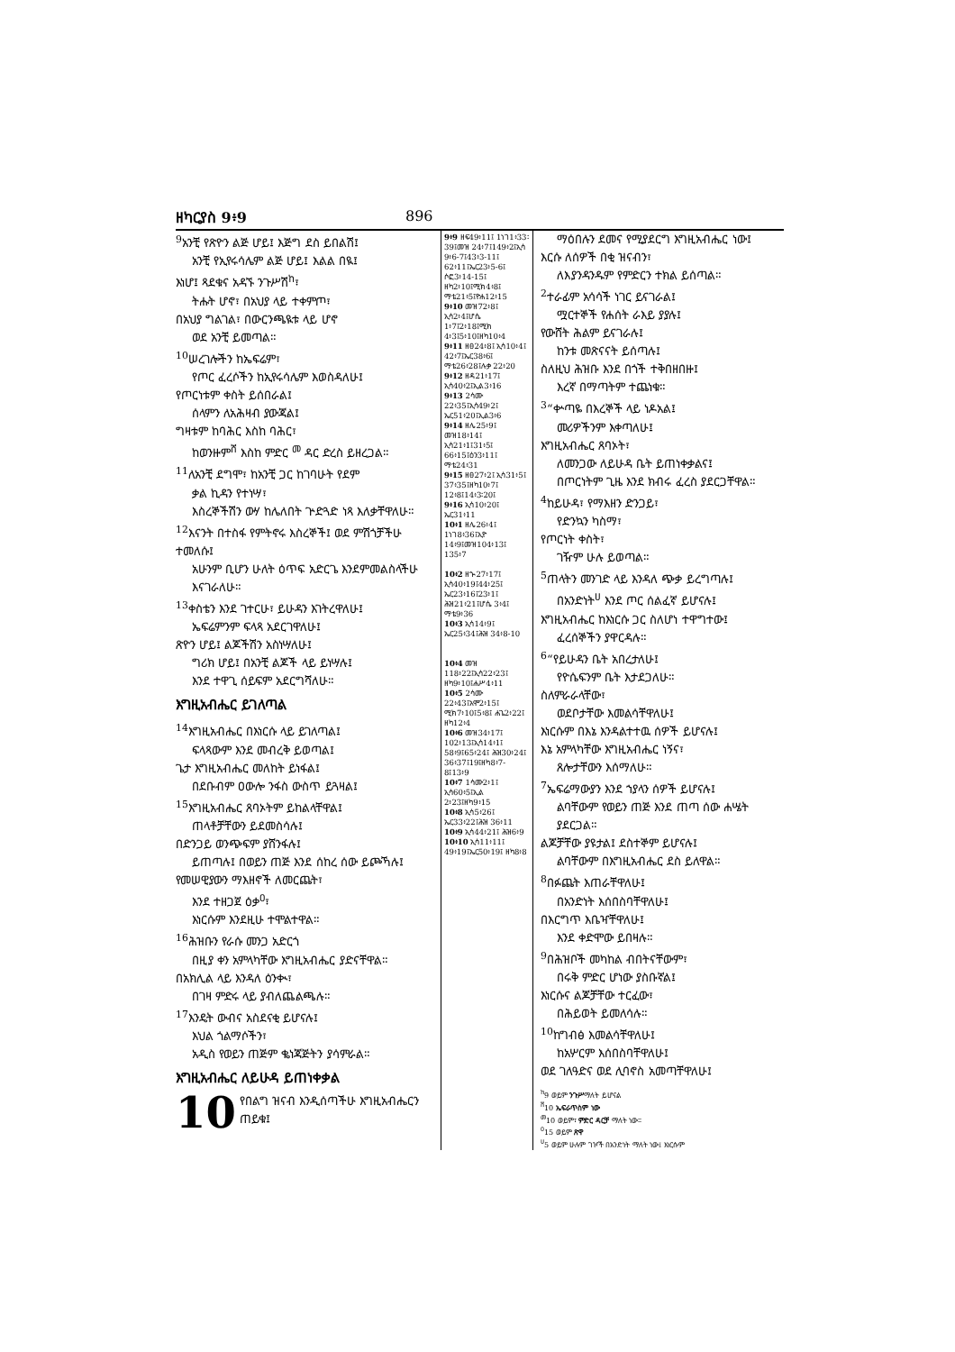ዘካርያስ 9፥9 896
<sup>9</sup> አንቺ የጽዮን ልጅ ሆይ፤ እጅግ ደስ ይበልሽ፤
አንቺ የኢየሩሳሌም ልጅ ሆይ፤ እልል በዪ፤
እነሆ፤ ጻደቁና አዳኙ ንጉሥሽ<sup>ከ</sup>፣
ትሑት ሆኖ፣ በአህያ ላይ ተቀምጦ፣
በአህያ ግልገል፣ በውርንጫዪቱ ላይ ሆኖ
ወደ አንቺ ይመጣል።
<sup>10</sup> ሠረገሎችን ከኤፍሬም፣
የጦር ፈረሶችን ከኢየሩሳሌም እወስዳለሁ፤
የጦርነቱም ቀስት ይሰበራል፤
ሰላምን ለአሕዛብ ያውጃል፤
ግዛቱም ከባሕር እስከ ባሕር፣
ከወንዙም<sup>ሸ</sup> እስከ ምድር<sup>መ</sup> ዳር ድረስ ይዘረጋል።
<sup>11</sup> ለአንቺ ደግሞ፣ ከአንቺ ጋር ከገባሁት የደም
ቃል ኪዳን የተነሣ፣
እስረኞችሽን ውሃ ከሌለበት ጕድጓድ ነጻ እለቃቸዋለሁ።
<sup>12</sup> እናንት በተስፋ የምትኖሩ እስረኞች፤ ወደ ምሽጎቻችሁ ተመለሱ፤
አሁንም ቢሆን ሁለት ዕጥፍ አድርጌ እንደምመልስላችሁ እናገራለሁ።
<sup>13</sup> ቀስቴን እንደ ገተርሁ፣ ይሁዳን እገትረዋለሁ፤
ኤፍሬምንም ፍላጻ አደርገዋለሁ፤
ጽዮን ሆይ፤ ልጆችሽን አስነሣለሁ፤
ግሪክ ሆይ፤ በአንቺ ልጆች ላይ ይነሣሉ፤
እንደ ተዋጊ ሰይፍም አደርግሻለሁ።
እግዚአብሔር ይገለጣል
<sup>14</sup> እግዚአብሔር በእነርሱ ላይ ይገለጣል፤
ፍላጻውም እንደ መብረቅ ይወጣል፤
ጌታ እግዚአብሔር መለከት ይነፋል፤
በደቡብም ዐውሎ ንፋስ ውስጥ ይጓዛል፤
<sup>15</sup> እግዚአብሔር ጸባኦትም ይከልላቸዋል፤
ጠላቶቻቸውን ይደመስሳሉ፤
በድንጋይ ወንጭፍም ያሸንፋሉ፤
ይጠጣሉ፤ በወይን ጠጅ እንደ ሰከረ ሰው ይጮኻሉ፤
የመሠዊያውን ማእዘኖች ለመርጨት፣
እንደ ተዘጋጀ ዕቃ<sup>ዐ</sup>፣
እነርሱም እንደዚሁ ተሞልተዋል።
<sup>16</sup> ሕዝቡን የራሱ መንጋ አድርጎ
በዚያ ቀን አምላካቸው እግዚአብሔር ያድናቸዋል።
በአክሊል ላይ እንዳለ ዕንቊ፣
በገዛ ምድሩ ላይ ያብለጨልጫሉ።
<sup>17</sup> እንዴት ውብና አስደናቂ ይሆናሉ፤
እህል ጎልማሶችን፣
አዲስ የወይን ጠጅም ቈነጃጅትን ያሳምራል።
እግዚአብሔር ለይሁዳ ይጠነቀቃል
10 የበልግ ዝናብ እንዲሰጣችሁ እግዚአብሔርን ጠይቁ፤
9፥9 ዘፍ49፥11፤ 1ነገ1፥33፡39፤መዝ 24፥7፤149፥2፤ኢሳ 9፥6-7፤43፥3-11፤ 62፥11፤ኤር23፥5-6፤ ሶፎ3፥14-15፤ ዘካ2፥10፤ሚክ4፥8፤ ማቴ21፥5፤ዮሐ12፥15
9፥10 መዝ72፥8፤ ኢሳ2፥4፤ሆሴ 1፥7፤2፥18፤ሚክ 4፥3፤5፥10፤ዘካ10፥4
9፥11 ዘፀ24፥8፤ ኢሳ10፥4፤ 42፥7፤ኤር38፥6፤ ማቴ26፥28፤ሉቃ 22፥20
9፥12 ዘዳ21፥17፤ ኢሳ40፥2፤ኢል3፥16
9፥13 2ሳሙ 22፥35፤ኢሳ49፥2፤ ኤር51፥20፤ኢል3፥6
9፥14 ዘሌ25፥9፤ መዝ18፥14፤ ኢሳ21፥1፤31፥5፤ 66፥15፤ዕን3፥11፤ ማቴ24፥31
9፥15 ዘፀ27፥2፤ ኢሳ31፥5፤ 37፥35፤ዘካ10፥7፤ 12፥8፤14፥3፡20፤
9፥16 ኢሳ10፥20፤ ኤር31፥11
10፥1 ዘሌ26፥4፤ 1ነገ8፥36፤ኢዮ 14፥9፤መዝ104፥13፤ 135፥7
10፥2 ዘኍ27፥17፤ ኢሳ40፥19፤44፥25፤ ኤር23፥16፤23፥1፤ ሕዝ21፥21፤ሆሴ 3፥4፤ ማቴ9፥36
10፥3 ኢሳ14፥9፤ ኤር25፥34፤ሕዝ 34፥8-10
10፥4 መዝ 118፥22፤ኢሳ22፥23፤ ዘካ9፥10፤ሐሥ4፥11
10፥5 2ሳሙ 22፥43፤አሞ2፥15፤ ሚክ7፥10፤5፥8፤ ሐጌ2፥22፤ ዘካ12፥4
10፥6 መዝ34፥17፤ 102፥13፤ኢሳ14፥1፤ 58፥9፤65፥24፤ ሕዝ30፥24፤ 36፥37፤19፤ዘካ8፥7-8፤13፥9
10፥7 1ሳሙ2፥1፤ ኢሳ60፥5፤ኢል 2፥23፤ዘካ9፥15
10፥8 ኢሳ5፥26፤ ኤር33፥22፤ሕዝ 36፥11
10፥9 ኢሳ44፥21፤ ሕዝ6፥9
10፥10 ኢሳ11፥11፤ 49፥19፤ኤር50፥19፤ ዘካ8፥8
ማዕበሉን ደመና የሚያደርግ እግዚአብሔር ነው፤
እርሱ ለሰዎች በቂ ዝናብን፣
ለእያንዳንዱም የምድርን ተክል ይሰጣል።
<sup>2</sup> ተራፊም አሳሳች ነገር ይናገራል፤
ሟርተኞች የሐሰት ራእይ ያያሉ፤
የውሸት ሕልም ይናገራሉ፤
ከንቱ መጽናናት ይሰጣሉ፤
ስለዚህ ሕዝቡ እንደ በጎች ተቅበዘበዙ፤
እረኛ በማጣትም ተጨነቁ።
<sup>3</sup> “ቍጣዬ በእረኞች ላይ ነዶአል፤
መሪዎችንም እቀጣለሁ፤
እግዚአብሔር ጸባኦት፣
ለመንጋው ለይሁዳ ቤት ይጠነቀቃልና፤
በጦርነትም ጊዜ እንደ ክብሩ ፈረስ ያደርጋቸዋል።
<sup>4</sup> ከይሁዳ፣ የማእዘን ድንጋይ፣
የድንኳን ካስማ፣
የጦርነት ቀስት፣
ገዥም ሁሉ ይወጣል።
<sup>5</sup> ጠላትን መንገድ ላይ እንዳለ ጭቃ ይረግጣሉ፤
በአንድነት<sup>ሀ</sup> እንደ ጦር ሰልፈኛ ይሆናሉ፤
እግዚአብሔር ከእነርሱ ጋር ስለሆነ ተዋግተው፤
ፈረሰኞችን ያዋርዳሉ።
<sup>6</sup> “የይሁዳን ቤት አበረታለሁ፤
የዮሴፍንም ቤት እታደጋለሁ።
ስለምራራላቸው፣
ወደቦታቸው እመልሳቸዋለሁ፤
እነርሱም በእኔ እንዳልተተዉ ሰዎች ይሆናሉ፤
እኔ አምላካቸው እግዚአብሔር ነኝና፣
ጸሎታቸውን እሰማለሁ።
<sup>7</sup> ኤፍሬማውያን እንደ ኀያላን ሰዎች ይሆናሉ፤
ልባቸውም የወይን ጠጅ እንደ ጠጣ ሰው ሐሤት ያደርጋል።
ልጆቻቸው ያዩታል፤ ደስተኞም ይሆናሉ፤
ልባቸውም በእግዚአብሔር ደስ ይለዋል።
<sup>8</sup> በፉጨት እጠራቸዋለሁ፤
በአንድነት እሰበስባቸዋለሁ፤
በእርግጥ እቤዣቸዋለሁ፤
እንደ ቀድሞው ይበዛሉ።
<sup>9</sup> በሕዝቦች መካከል ብበትናቸውም፣
በሩቅ ምድር ሆነው ያስቡኛል፤
እነርሱና ልጆቻቸው ተርፈው፣
በሕይወት ይመለሳሉ።
<sup>10</sup> ከግብፅ እመልሳቸዋለሁ፤
ከአሦርም እሰበስባቸዋለሁ፤
ወደ ገለዓድና ወደ ሊባኖስ አመጣቸዋለሁ፤
<sup>ከ</sup>9 ወይም ንጉሥማለት ይሆናል
<sup>ሸ</sup>10 ኤፍራጥስም ነው
<sup>መ</sup>10 ወይም፣ ምድር ዳርቻ ማለት ነው።
<sup>ዐ</sup>15 ወይም ጽዋ
<sup>ሀ</sup>5 ወይም ሁሉም ገዦች በአንድነት ማለት ነው፤ እነርሱም